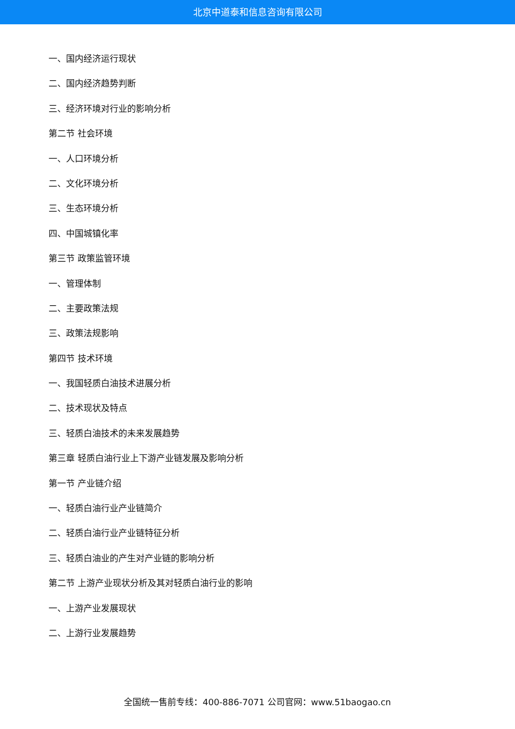北京中道泰和信息咨询有限公司
一、国内经济运行现状
二、国内经济趋势判断
三、经济环境对行业的影响分析
第二节 社会环境
一、人口环境分析
二、文化环境分析
三、生态环境分析
四、中国城镇化率
第三节 政策监管环境
一、管理体制
二、主要政策法规
三、政策法规影响
第四节 技术环境
一、我国轻质白油技术进展分析
二、技术现状及特点
三、轻质白油技术的未来发展趋势
第三章 轻质白油行业上下游产业链发展及影响分析
第一节 产业链介绍
一、轻质白油行业产业链简介
二、轻质白油行业产业链特征分析
三、轻质白油业的产生对产业链的影响分析
第二节 上游产业现状分析及其对轻质白油行业的影响
一、上游产业发展现状
二、上游行业发展趋势
全国统一售前专线：400-886-7071 公司官网：www.51baogao.cn